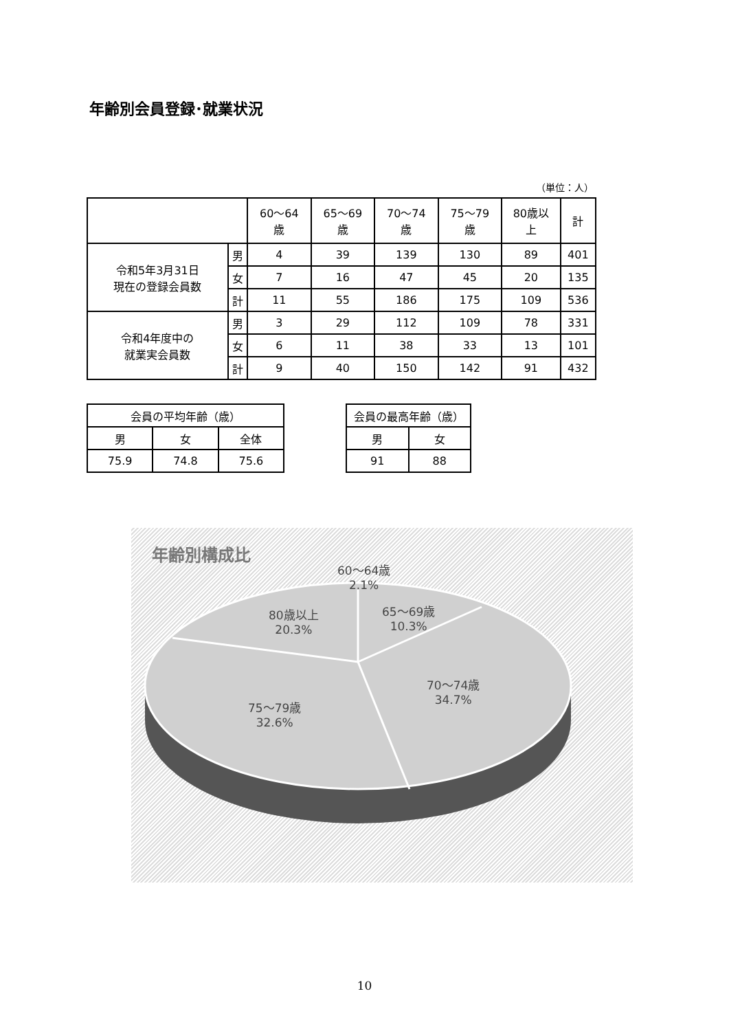年齢別会員登録･就業状況
（単位：人）
| | | 60～64 歳 | 65～69 歳 | 70～74 歳 | 75～79 歳 | 80歳以 上 | 計 |
| --- | --- | --- | --- | --- | --- | --- | --- |
| 令和5年3月31日 現在の登録会員数 | 男 | 4 | 39 | 139 | 130 | 89 | 401 |
| | 女 | 7 | 16 | 47 | 45 | 20 | 135 |
| | 計 | 11 | 55 | 186 | 175 | 109 | 536 |
| 令和4年度中の 就業実会員数 | 男 | 3 | 29 | 112 | 109 | 78 | 331 |
| | 女 | 6 | 11 | 38 | 33 | 13 | 101 |
| | 計 | 9 | 40 | 150 | 142 | 91 | 432 |
| 会員の平均年齢（歳） | | |
| --- | --- | --- |
| 男 | 女 | 全体 |
| 75.9 | 74.8 | 75.6 |
| 会員の最高年齢（歳） | |
| --- | --- |
| 男 | 女 |
| 91 | 88 |
年齢別構成比
60～64歳
2.1%
65～69歳
10.3%
80歳以上
20.3%
70～74歳
34.7%
75～79歳
32.6%
10